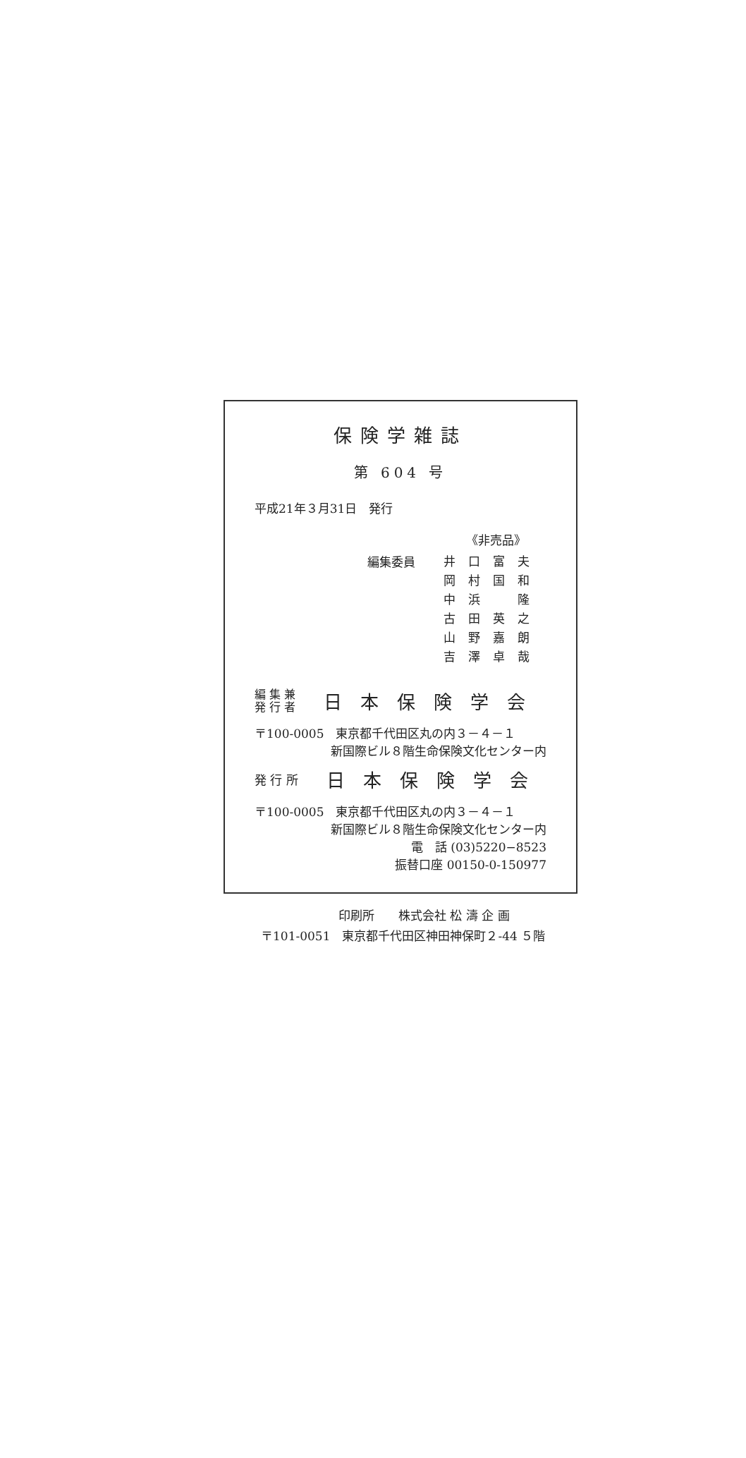保険学雑誌
第 604 号
平成21年３月31日　発行
《非売品》
編集委員
井口富夫
岡村国和
中浜　隆
古田英之
山野嘉朗
吉澤卓哉
編 集 兼
発 行 者
日本保険学会
〒100-0005　東京都千代田区丸の内３－４－１
新国際ビル８階生命保険文化センター内
発 行 所
日本保険学会
〒100-0005　東京都千代田区丸の内３－４－１
新国際ビル８階生命保険文化センター内
電　話 (03)5220−8523
振替口座 00150-0-150977
印刷所　　株式会社 松 濤 企 画
〒101-0051　東京都千代田区神田神保町２-44 ５階